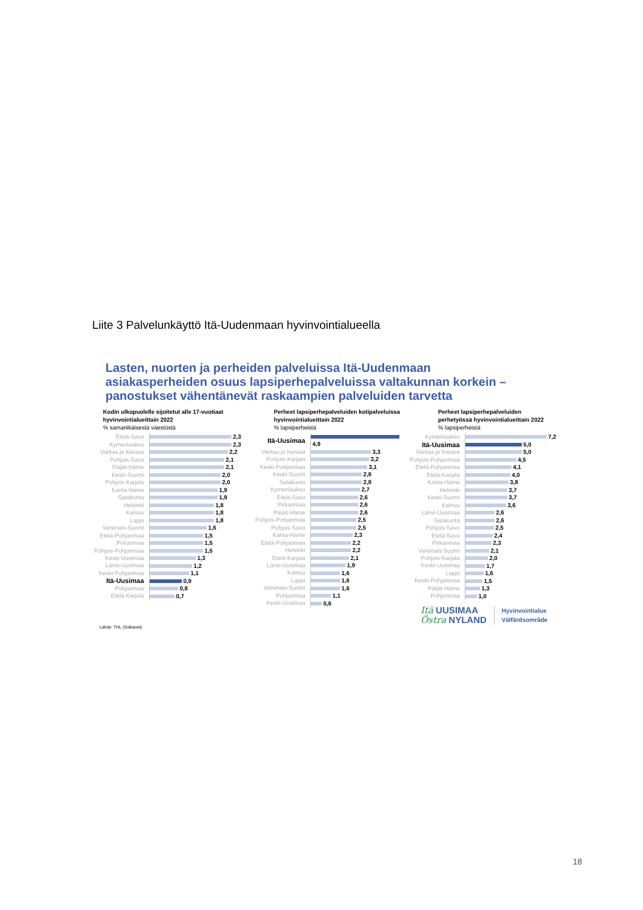Liite 3 Palvelunkäyttö Itä-Uudenmaan hyvinvointialueella
Lasten, nuorten ja perheiden palveluissa Itä-Uudenmaan
asiakasperheiden osuus lapsiperhepalveluissa valtakunnan korkein –
panostukset vähentänevät raskaampien palveluiden tarvetta
Kodin ulkopuolelle sijoitetut alle 17-vuotiaat
hyvinvointialueittain 2022
% samanikäisestä väestöstä
| Etelä-Savo | 2,3 |
| Kymenlaakso | 2,3 |
| Vantaa ja Kerava | 2,2 |
| Pohjois-Savo | 2,1 |
| Päijät-Häme | 2,1 |
| Keski-Suomi | 2,0 |
| Pohjois-Karjala | 2,0 |
| Kanta-Häme | 1,9 |
| Satakunta | 1,9 |
| Helsinki | 1,8 |
| Kainuu | 1,8 |
| Lappi | 1,8 |
| Varsinais-Suomi | 1,6 |
| Etelä-Pohjanmaa | 1,5 |
| Pirkanmaa | 1,5 |
| Pohjois-Pohjanmaa | 1,5 |
| Keski-Uusimaa | 1,3 |
| Länsi-Uusimaa | 1,2 |
| Keski-Pohjanmaa | 1,1 |
| Itä-Uusimaa | 0,9 |
| Pohjanmaa | 0,8 |
| Etelä-Karjala | 0,7 |
Perheet lapsiperhepalveluiden kotipalveluissa
hyvinvointialueittain 2022
% lapsiperheistä
| Itä-Uusimaa | 4,9 |
| Vantaa ja Kerava | 3,3 |
| Pohjois-Karjala | 3,2 |
| Keski-Pohjanmaa | 3,1 |
| Keski-Suomi | 2,8 |
| Satakunta | 2,8 |
| Kymenlaakso | 2,7 |
| Etelä-Savo | 2,6 |
| Pirkanmaa | 2,6 |
| Päijät-Häme | 2,6 |
| Pohjois-Pohjanmaa | 2,5 |
| Pohjois-Savo | 2,5 |
| Kanta-Häme | 2,3 |
| Etelä-Pohjanmaa | 2,2 |
| Helsinki | 2,2 |
| Etelä-Karjala | 2,1 |
| Länsi-Uusimaa | 1,9 |
| Kainuu | 1,6 |
| Lappi | 1,6 |
| Varsinais-Suomi | 1,6 |
| Pohjanmaa | 1,1 |
| Keski-Uusimaa | 0,6 |
Perheet lapsiperhepalveluiden
perhetyössä hyvinvointialueittain 2022
% lapsiperheistä
| Kymenlaakso | 7,2 |
| Itä-Uusimaa | 5,0 |
| Vantaa ja Kerava | 5,0 |
| Pohjois-Pohjanmaa | 4,5 |
| Etelä-Pohjanmaa | 4,1 |
| Etelä-Karjala | 4,0 |
| Kanta-Häme | 3,8 |
| Helsinki | 3,7 |
| Keski-Suomi | 3,7 |
| Kainuu | 3,6 |
| Länsi-Uusimaa | 2,6 |
| Satakunta | 2,6 |
| Pohjois-Savo | 2,5 |
| Etelä-Savo | 2,4 |
| Pirkanmaa | 2,3 |
| Varsinais-Suomi | 2,1 |
| Pohjois-Karjala | 2,0 |
| Keski-Uusimaa | 1,7 |
| Lappi | 1,6 |
| Keski-Pohjanmaa | 1,5 |
| Päijät-Häme | 1,3 |
| Pohjanmaa | 1,0 |
Itä UUSIMAA
Östra NYLAND
Hyvinvointialue
Välfärdsområde
Lähde: THL (Sotkanet)
18